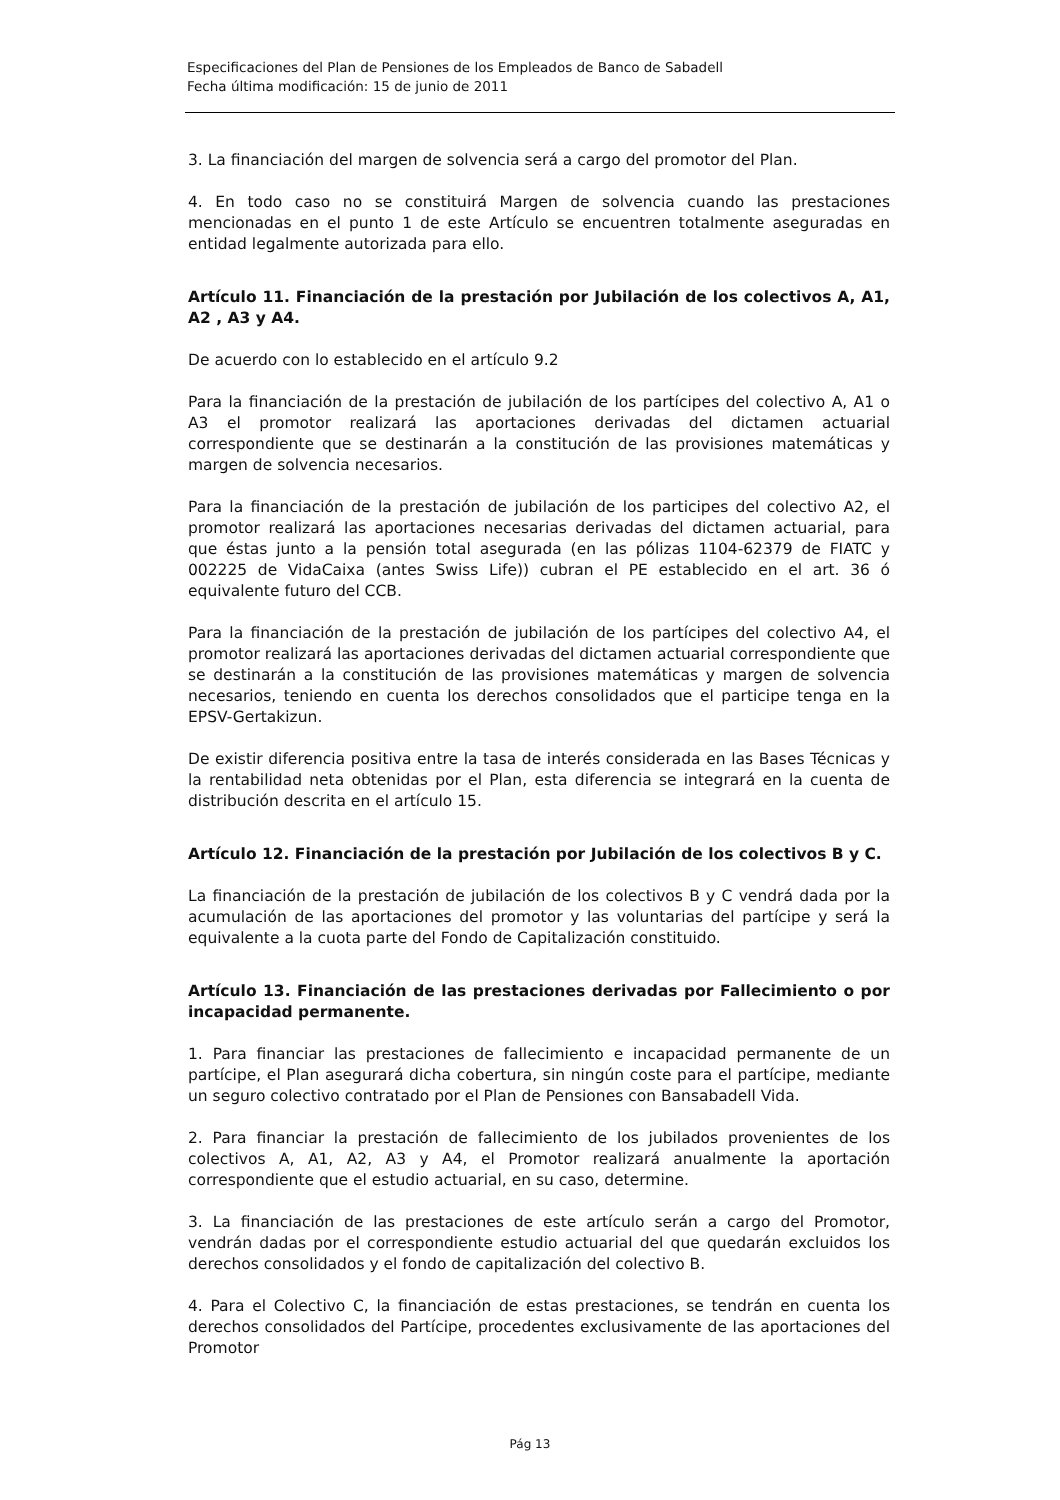Especificaciones del Plan de Pensiones de los Empleados de Banco de Sabadell
Fecha última modificación: 15 de junio de 2011
3. La financiación del margen de solvencia será a cargo del promotor del Plan.
4. En todo caso no se constituirá Margen de solvencia cuando las prestaciones mencionadas en el punto 1 de este Artículo se encuentren totalmente aseguradas en entidad legalmente autorizada para ello.
Artículo 11. Financiación de la prestación por Jubilación de los colectivos A, A1, A2 , A3 y A4.
De acuerdo con lo establecido en el artículo 9.2
Para la financiación de la prestación de jubilación de los partícipes del colectivo A, A1 o A3 el promotor realizará las aportaciones derivadas del dictamen actuarial correspondiente que se destinarán a la constitución de las provisiones matemáticas y margen de solvencia necesarios.
Para la financiación de la prestación de jubilación de los participes del colectivo A2, el promotor realizará las aportaciones necesarias derivadas del dictamen actuarial, para que éstas junto a la pensión total asegurada (en las pólizas 1104-62379 de FIATC y 002225 de VidaCaixa (antes Swiss Life)) cubran el PE establecido en el art. 36 ó equivalente futuro del CCB.
Para la financiación de la prestación de jubilación de los partícipes del colectivo A4, el promotor realizará las aportaciones derivadas del dictamen actuarial correspondiente que se destinarán a la constitución de las provisiones matemáticas y margen de solvencia necesarios, teniendo en cuenta los derechos consolidados que el participe tenga en la EPSV-Gertakizun.
De existir diferencia positiva entre la tasa de interés considerada en las Bases Técnicas y la rentabilidad neta obtenidas por el Plan, esta diferencia se integrará en la cuenta de distribución descrita en el artículo 15.
Artículo 12. Financiación de la prestación por Jubilación de los colectivos B y C.
La financiación de la prestación de jubilación de los colectivos B y C vendrá dada por la acumulación de las aportaciones del promotor y las voluntarias del partícipe y será la equivalente a la cuota parte del Fondo de Capitalización constituido.
Artículo 13. Financiación de las prestaciones derivadas por Fallecimiento o por incapacidad permanente.
1. Para financiar las prestaciones de fallecimiento e incapacidad permanente de un partícipe, el Plan asegurará dicha cobertura, sin ningún coste para el partícipe, mediante un seguro colectivo contratado por el Plan de Pensiones con Bansabadell Vida.
2. Para financiar la prestación de fallecimiento de los jubilados provenientes de los colectivos A, A1, A2, A3 y A4, el Promotor realizará anualmente la aportación correspondiente que el estudio actuarial, en su caso, determine.
3. La financiación de las prestaciones de este artículo serán a cargo del Promotor, vendrán dadas por el correspondiente estudio actuarial del que quedarán excluidos los derechos consolidados y el fondo de capitalización del colectivo B.
4. Para el Colectivo C, la financiación de estas prestaciones, se tendrán en cuenta los derechos consolidados del Partícipe, procedentes exclusivamente de las aportaciones del Promotor
Pág 13